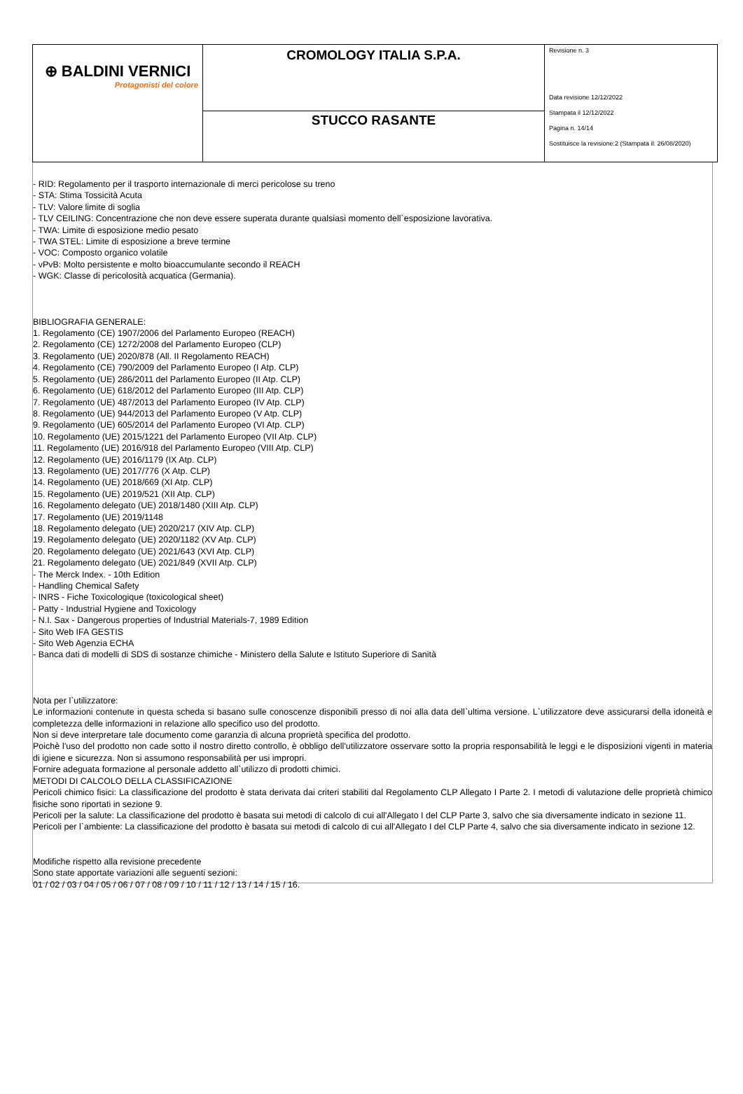| ⊕ BALDINI VERNICI Protagonisti del colore | CROMOLOGY ITALIA S.P.A. | Revisione n. 3 Data revisione 12/12/2022 Stampata il 12/12/2022 Pagina n. 14/14 Sostituisce la revisione:2 (Stampata il: 26/08/2020) |
| | STUCCO RASANTE | |
- RID: Regolamento per il trasporto internazionale di merci pericolose su treno
- STA: Stima Tossicità Acuta
- TLV: Valore limite di soglia
- TLV CEILING: Concentrazione che non deve essere superata durante qualsiasi momento dell`esposizione lavorativa.
- TWA: Limite di esposizione medio pesato
- TWA STEL: Limite di esposizione a breve termine
- VOC: Composto organico volatile
- vPvB: Molto persistente e molto bioaccumulante secondo il REACH
- WGK: Classe di pericolosità acquatica (Germania).
BIBLIOGRAFIA GENERALE:
1. Regolamento (CE) 1907/2006 del Parlamento Europeo (REACH)
2. Regolamento (CE) 1272/2008 del Parlamento Europeo (CLP)
3. Regolamento (UE) 2020/878 (All. II Regolamento REACH)
4. Regolamento (CE) 790/2009 del Parlamento Europeo (I Atp. CLP)
5. Regolamento (UE) 286/2011 del Parlamento Europeo (II Atp. CLP)
6. Regolamento (UE) 618/2012 del Parlamento Europeo (III Atp. CLP)
7. Regolamento (UE) 487/2013 del Parlamento Europeo (IV Atp. CLP)
8. Regolamento (UE) 944/2013 del Parlamento Europeo (V Atp. CLP)
9. Regolamento (UE) 605/2014 del Parlamento Europeo (VI Atp. CLP)
10. Regolamento (UE) 2015/1221 del Parlamento Europeo (VII Atp. CLP)
11. Regolamento (UE) 2016/918 del Parlamento Europeo (VIII Atp. CLP)
12. Regolamento (UE) 2016/1179 (IX Atp. CLP)
13. Regolamento (UE) 2017/776 (X Atp. CLP)
14. Regolamento (UE) 2018/669 (XI Atp. CLP)
15. Regolamento (UE) 2019/521 (XII Atp. CLP)
16. Regolamento delegato (UE) 2018/1480 (XIII Atp. CLP)
17. Regolamento (UE) 2019/1148
18. Regolamento delegato (UE) 2020/217 (XIV Atp. CLP)
19. Regolamento delegato (UE) 2020/1182 (XV Atp. CLP)
20. Regolamento delegato (UE) 2021/643 (XVI Atp. CLP)
21. Regolamento delegato (UE) 2021/849 (XVII Atp. CLP)
- The Merck Index. - 10th Edition
- Handling Chemical Safety
- INRS - Fiche Toxicologique (toxicological sheet)
- Patty - Industrial Hygiene and Toxicology
- N.I. Sax - Dangerous properties of Industrial Materials-7, 1989 Edition
- Sito Web IFA GESTIS
- Sito Web Agenzia ECHA
- Banca dati di modelli di SDS di sostanze chimiche - Ministero della Salute e Istituto Superiore di Sanità
Nota per l`utilizzatore:
Le informazioni contenute in questa scheda si basano sulle conoscenze disponibili presso di noi alla data dell`ultima versione. L`utilizzatore deve assicurarsi della idoneità e completezza delle informazioni in relazione allo specifico uso del prodotto.
Non si deve interpretare tale documento come garanzia di alcuna proprietà specifica del prodotto.
Poichè l'uso del prodotto non cade sotto il nostro diretto controllo, è obbligo dell'utilizzatore osservare sotto la propria responsabilità le leggi e le disposizioni vigenti in materia di igiene e sicurezza. Non si assumono responsabilità per usi impropri.
Fornire adeguata formazione al personale addetto all`utilizzo di prodotti chimici.
METODI DI CALCOLO DELLA CLASSIFICAZIONE
Pericoli chimico fisici: La classificazione del prodotto è stata derivata dai criteri stabiliti dal Regolamento CLP Allegato I Parte 2. I metodi di valutazione delle proprietà chimico fisiche sono riportati in sezione 9.
Pericoli per la salute: La classificazione del prodotto è basata sui metodi di calcolo di cui all'Allegato I del CLP Parte 3, salvo che sia diversamente indicato in sezione 11.
Pericoli per l`ambiente: La classificazione del prodotto è basata sui metodi di calcolo di cui all'Allegato I del CLP Parte 4, salvo che sia diversamente indicato in sezione 12.
Modifiche rispetto alla revisione precedente
Sono state apportate variazioni alle seguenti sezioni:
01 / 02 / 03 / 04 / 05 / 06 / 07 / 08 / 09 / 10 / 11 / 12 / 13 / 14 / 15 / 16.